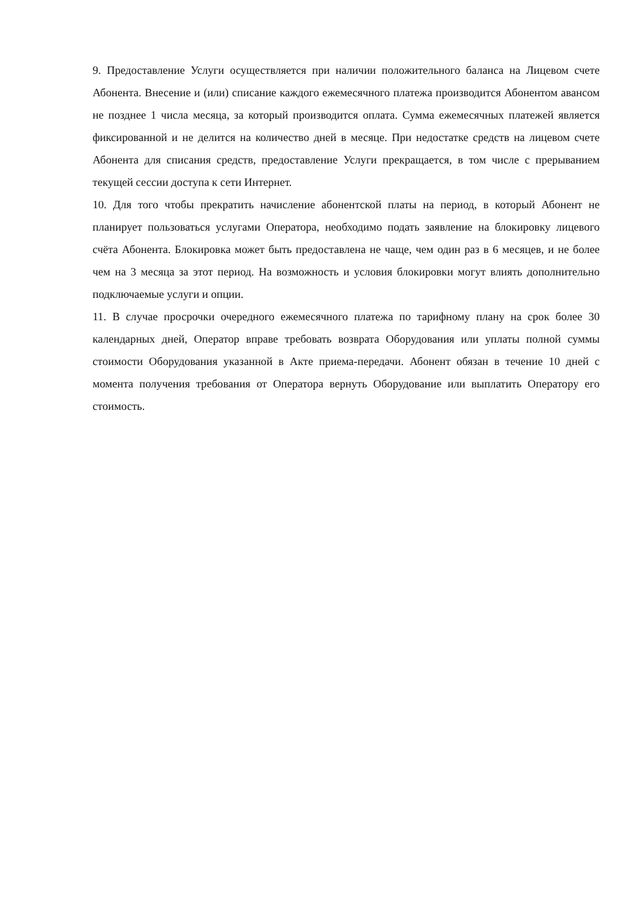9. Предоставление Услуги осуществляется при наличии положительного баланса на Лицевом счете Абонента. Внесение и (или) списание каждого ежемесячного платежа производится Абонентом авансом не позднее 1 числа месяца, за который производится оплата. Сумма ежемесячных платежей является фиксированной и не делится на количество дней в месяце. При недостатке средств на лицевом счете Абонента для списания средств, предоставление Услуги прекращается, в том числе с прерыванием текущей сессии доступа к сети Интернет.
10. Для того чтобы прекратить начисление абонентской платы на период, в который Абонент не планирует пользоваться услугами Оператора, необходимо подать заявление на блокировку лицевого счёта Абонента. Блокировка может быть предоставлена не чаще, чем один раз в 6 месяцев, и не более чем на 3 месяца за этот период. На возможность и условия блокировки могут влиять дополнительно подключаемые услуги и опции.
11. В случае просрочки очередного ежемесячного платежа по тарифному плану на срок более 30 календарных дней, Оператор вправе требовать возврата Оборудования или уплаты полной суммы стоимости Оборудования указанной в Акте приема-передачи. Абонент обязан в течение 10 дней с момента получения требования от Оператора вернуть Оборудование или выплатить Оператору его стоимость.